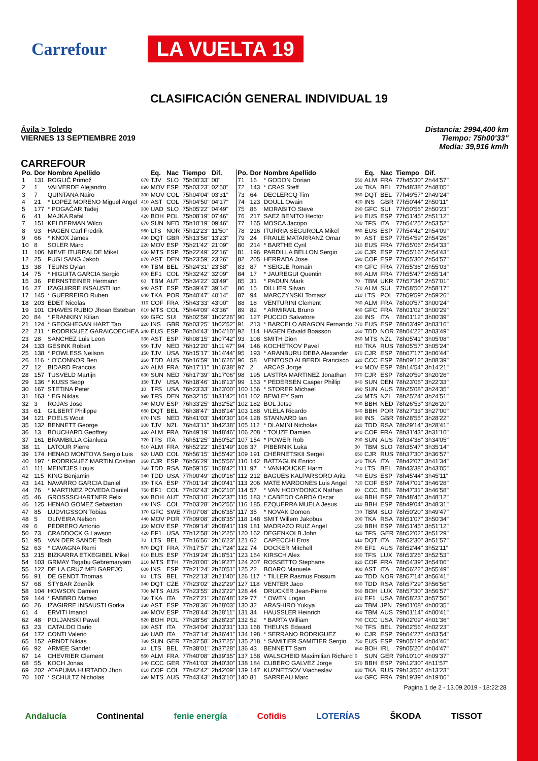Carrefour
LA VUELTA 19
CLASIFICACIÓN GENERAL INDIVIDUAL 19
Ávila > Toledo
VIERNES 13 SEPTIEMBRE 2019
Distancia: 2994,400 km
Tiempo: 75h00'33"
Media: 39,916 km/h
CARREFOUR
| Po. | Dor | Nombre Apellido | | Eq. | Nac | Tiempo | Dif. |
| --- | --- | --- | --- | --- | --- | --- | --- |
| 1 | 131 | ROGLIČ Primož | 670 | TJV | SLO | 75h00'33" | 00" |
| 2 | 1 | VALVERDE Alejandro | 890 | MOV | ESP | 75h03'23" | 02'50" |
| 3 | 7 | QUINTANA Nairo | 300 | MOV | COL | 75h04'04" | 03'31" |
| 4 | 21 | * LOPEZ MORENO Miguel Angel | 410 | AST | COL | 75h04'50" | 04'17" |
| 5 | 177 | * POGAČAR Tadej | 300 | UAD | SLO | 75h05'22" | 04'49" |
| 6 | 41 | MAJKA Rafal | 420 | BOH | POL | 75h08'19" | 07'46" |
| 7 | 151 | KELDERMAN Wilco | 670 | SUN | NED | 75h10'19" | 09'46" |
| 8 | 93 | HAGEN Carl Fredrik | 960 | LTS | NOR | 75h12'23" | 11'50" |
| 9 | 66 | * KNOX James | 490 | DQT | GBR | 75h13'56" | 13'23" |
| 10 | 8 | SOLER Marc | 220 | MOV | ESP | 75h21'42" | 21'09" |
| 11 | 106 | NIEVE ITURRALDE Mikel | 650 | MTS | ESP | 75h22'49" | 22'16" |
| 12 | 25 | FUGLSANG Jakob | 870 | AST | DEN | 75h23'59" | 23'26" |
| 13 | 38 | TEUNS Dylan | 690 | TBM | BEL | 75h24'31" | 23'58" |
| 14 | 75 | * HIGUITA GARCIA Sergio | 800 | EF1 | COL | 75h32'42" | 32'09" |
| 15 | 36 | PERNSTEINER Hermann | 60 | TBM | AUT | 75h34'22" | 33'49" |
| 16 | 27 | IZAGUIRRE INSAUSTI Ion | 940 | AST | ESP | 75h39'47" | 39'14" |
| 17 | 145 | * GUERREIRO Ruben | 640 | TKA | POR | 75h40'47" | 40'14" |
| 18 | 203 | EDET Nicolas | 110 | COF | FRA | 75h43'33" | 43'00" |
| 19 | 101 | CHAVES RUBIO Jhoan Esteban | 810 | MTS | COL | 75h44'09" | 43'36" |
| 20 | 84 | * FRANKINY Kilian | 950 | GFC | SUI | 76h02'59" | 1h02'26" |
| 21 | 124 | * GEOGHEGAN HART Tao | 220 | INS | GBR | 76h03'25" | 1h02'52" |
| 22 | 211 | * RODRIGUEZ GARAICOECHEA | 240 | EUS | ESP | 76h04'43" | 1h04'10" |
| 23 | 28 | SANCHEZ Luis Leon | 330 | AST | ESP | 76h08'15" | 1h07'42" |
| 24 | 133 | GESINK Robert | 950 | TJV | NED | 76h12'20" | 1h11'47" |
| 25 | 138 | * POWLESS Neilson | 150 | TJV | USA | 76h15'17" | 1h14'44" |
| 26 | 116 | * O'CONNOR Ben | 260 | TDD | AUS | 76h16'59" | 1h16'26" |
| 27 | 12 | BIDARD Francois | 270 | ALM | FRA | 76h17'11" | 1h16'38" |
| 28 | 157 | TUSVELD Martijn | 630 | SUN | NED | 76h17'39" | 1h17'06" |
| 29 | 136 | * KUSS Sepp | 150 | TJV | USA | 76h18'46" | 1h18'13" |
| 30 | 167 | STETINA Peter | 10 | TFS | USA | 76h23'33" | 1h23'00" |
| 31 | 163 | * EG Niklas | 990 | TFS | DEN | 76h32'15" | 1h31'42" |
| 32 | 3 | ROJAS Jose | 340 | MOV | ESP | 76h33'25" | 1h32'52" |
| 33 | 61 | GILBERT Philippe | 650 | DQT | BEL | 76h38'47" | 1h38'14" |
| 34 | 121 | POELS Wout | 870 | INS | NED | 76h41'03" | 1h40'30" |
| 35 | 132 | BENNETT George | 300 | TJV | NZL | 76h43'11" | 1h42'38" |
| 36 | 13 | BOUCHARD Geoffrey | 220 | ALM | FRA | 76h49'19" | 1h48'46" |
| 37 | 161 | BRAMBILLA Gianluca | 720 | TFS | ITA | 76h51'25" | 1h50'52" |
| 38 | 11 | LATOUR Pierre | 510 | ALM | FRA | 76h52'22" | 1h51'49" |
| 39 | 174 | HENAO MONTOYA Sergio Luis | 920 | UAD | COL | 76h56'15" | 1h55'42" |
| 40 | 197 | * RODRIGUEZ MARTIN Cristian | 360 | CJR | ESP | 76h56'29" | 1h55'56" |
| 41 | 111 | MEINTJES Louis | 760 | TDD | RSA | 76h59'15" | 1h58'42" |
| 42 | 115 | KING Benjamin | 240 | TDD | USA | 77h00'49" | 2h00'16" |
| 43 | 141 | NAVARRO GARCIA Daniel | 150 | TKA | ESP | 77h01'14" | 2h00'41" |
| 44 | 76 | * MARTINEZ POVEDA Daniel | 750 | EF1 | COL | 77h02'43" | 2h02'10" |
| 45 | 46 | GROSSSCHARTNER Felix | 900 | BOH | AUT | 77h03'10" | 2h02'37" |
| 46 | 125 | HENAO GOMEZ Sebastian | 440 | INS | COL | 77h03'28" | 2h02'55" |
| 47 | 85 | LUDVIGSSON Tobias | 170 | GFC | SWE | 77h07'08" | 2h06'35" |
| 48 | 5 | OLIVEIRA Nelson | 440 | MOV | POR | 77h09'08" | 2h08'35" |
| 49 | 6 | PEDRERO Antonio | 150 | MOV | ESP | 77h09'14" | 2h08'41" |
| 50 | 73 | CRADDOCK G Lawson | 420 | EF1 | USA | 77h12'58" | 2h12'25" |
| 51 | 95 | VAN DER SANDE Tosh | 70 | LTS | BEL | 77h16'56" | 2h16'23" |
| 52 | 63 | * CAVAGNA Remi | 570 | DQT | FRA | 77h17'57" | 2h17'24" |
| 53 | 215 | BIZKARRA ETXEGIBEL Mikel | 810 | EUS | ESP | 77h19'24" | 2h18'51" |
| 54 | 103 | GRMAY Tsgabu Gebremaryam | 210 | MTS | ETH | 77h20'00" | 2h19'27" |
| 55 | 122 | DE LA CRUZ MELGAREJO | 600 | INS | ESP | 77h21'24" | 2h20'51" |
| 56 | 91 | DE GENDT Thomas | 80 | LTS | BEL | 77h22'13" | 2h21'40" |
| 57 | 68 | ŠTYBAR Zdeněk | 340 | DQT | CZE | 77h23'02" | 2h22'29" |
| 58 | 104 | HOWSON Damien | 700 | MTS | AUS | 77h23'55" | 2h23'22" |
| 59 | 144 | * FABBRO Matteo | 730 | TKA | ITA | 77h27'21" | 2h26'48" |
| 60 | 26 | IZAGIRRE INSAUSTI Gorka | 330 | AST | ESP | 77h28'36" | 2h28'03" |
| 61 | 4 | ERVITI Imanol | 390 | MOV | ESP | 77h28'44" | 2h28'11" |
| 62 | 48 | POLJANSKI Pawel | 520 | BOH | POL | 77h28'56" | 2h28'23" |
| 63 | 23 | CATALDO Dario | 380 | AST | ITA | 77h34'04" | 2h33'31" |
| 64 | 172 | CONTI Valerio | 190 | UAD | ITA | 77h37'14" | 2h36'41" |
| 65 | 152 | ARNDT Nikias | 780 | SUN | GER | 77h37'58" | 2h37'25" |
| 66 | 92 | ARMEE Sander | 20 | LTS | BEL | 77h38'01" | 2h37'28" |
| 67 | 14 | CHEVRIER Clement | 560 | ALM | FRA | 77h40'08" | 2h39'35" |
| 68 | 55 | KOCH Jonas | 340 | CCC | GER | 77h41'03" | 2h40'30" |
| 69 | 202 | ATAPUMA HURTADO Jhon | 810 | COF | COL | 77h42'42" | 2h42'09" |
| 70 | 107 | * SCHULTZ Nicholas | 390 | MTS | AUS | 77h43'43" | 2h43'10" |
| Po. | Dor | Nombre Apellido | | Eq. | Nac | Tiempo | Dif. |
| --- | --- | --- | --- | --- | --- | --- | --- |
| 71 | 16 | * GODON Dorian | 550 | ALM | FRA | 77h45'30" | 2h44'57" |
| 72 | 143 | * CRAS Steff | 100 | TKA | BEL | 77h48'38" | 2h48'05" |
| 73 | 64 | DECLERCQ Tim | 350 | DQT | BEL | 77h49'57" | 2h49'24" |
| 74 | 123 | DOULL Owain | 420 | INS | GBR | 77h50'44" | 2h50'11" |
| 75 | 86 | MORABITO Steve | 290 | GFC | SUI | 77h50'56" | 2h50'23" |
| 76 | 217 | SAEZ BENITO Hector | 940 | EUS | ESP | 77h51'45" | 2h51'12" |
| 77 | 165 | MOSCA Jacopo | 780 | TFS | ITA | 77h54'25" | 2h53'52" |
| 78 | 216 | ITURRIA SEGUROLA Mikel | 850 | EUS | ESP | 77h54'42" | 2h54'09" |
| 79 | 24 | FRAILE MATARRANZ Omar | 30 | AST | ESP | 77h54'59" | 2h54'26" |
| 80 | 214 | * BARTHE Cyril | 310 | EUS | FRA | 77h55'06" | 2h54'33" |
| 81 | 196 | PARDILLA BELLON Sergio | 130 | CJR | ESP | 77h55'16" | 2h54'43" |
| 82 | 205 | HERRADA Jose | 590 | COF | ESP | 77h55'30" | 2h54'57" |
| 83 | 87 | * SEIGLE Romain | 420 | GFC | FRA | 77h55'36" | 2h55'03" |
| 84 | 17 | * JAUREGUI Quentin | 880 | ALM | FRA | 77h55'47" | 2h55'14" |
| 85 | 31 | * PADUN Mark | 70 | TBM | UKR | 77h57'34" | 2h57'01" |
| 86 | 15 | DILLIER Silvan | 770 | ALM | SUI | 77h58'50" | 2h58'17" |
| 87 | 94 | MARCZYNSKI Tomasz | 210 | LTS | POL | 77h59'59" | 2h59'26" |
| 88 | 18 | VENTURINI Clement | 760 | ALM | FRA | 78h00'57" | 3h00'24" |
| 89 | 82 | * ARMIRAIL Bruno | 480 | GFC | FRA | 78h01'02" | 3h00'29" |
| 90 | 127 | PUCCIO Salvatore | 230 | INS | ITA | 78h01'12" | 3h00'39" |
| 91 | 213 | * BARCELO ARAGON Fernando | 770 | EUS | ESP | 78h03'49" | 3h03'16" |
| 92 | 114 | HAGEN Edvald Boasson | 160 | TDD | NOR | 78h04'22" | 3h03'49" |
| 93 | 108 | SMITH Dion | 260 | MTS | NZL | 78h05'41" | 3h05'08" |
| 94 | 146 | KOCHETKOV Pavel | 810 | TKA | RUS | 78h05'57" | 3h05'24" |
| 95 | 193 | * ARANBURU DEBA Alexander | 670 | CJR | ESP | 78h07'17" | 3h06'44" |
| 96 | 58 | VENTOSO ALBERDI Francisco | 320 | CCC | ESP | 78h09'12" | 3h08'39" |
| 97 | 2 | ARCAS Jorge | 440 | MOV | ESP | 78h14'54" | 3h14'21" |
| 98 | 195 | LASTRA MARTINEZ Jonathan | 370 | CJR | ESP | 78h20'59" | 3h20'26" |
| 99 | 153 | * PEDERSEN Casper Phillip | 840 | SUN | DEN | 78h23'06" | 3h22'33" |
| 100 | 156 | * STORER Michael | 990 | SUN | AUS | 78h25'08" | 3h24'35" |
| 101 | 102 | BEWLEY Sam | 150 | MTS | NZL | 78h25'24" | 3h24'51" |
| 102 | 182 | BOL Jetse | 590 | BBH | NED | 78h26'53" | 3h26'20" |
| 103 | 188 | VILELA Ricardo | 940 | BBH | POR | 78h27'33" | 3h27'00" |
| 104 | 128 | STANNARD Ian | 980 | INS | GBR | 78h28'55" | 3h28'22" |
| 105 | 112 | * DLAMINI Nicholas | 820 | TDD | RSA | 78h29'14" | 3h28'41" |
| 106 | 208 | * TOUZE Damien | 940 | COF | FRA | 78h31'43" | 3h31'10" |
| 107 | 154 | * POWER Rob | 290 | SUN | AUS | 78h34'38" | 3h34'05" |
| 108 | 37 | PIBERNIK Luka | 30 | TBM | SLO | 78h35'47" | 3h35'14" |
| 109 | 191 | CHERNETSKII Sergei | 650 | CJR | RUS | 78h37'30" | 3h36'57" |
| 110 | 142 | BATTAGLIN Enrico | 240 | TKA | ITA | 78h42'07" | 3h41'34" |
| 111 | 97 | * VANHOUCKE Harm | 740 | LTS | BEL | 78h43'38" | 3h43'05" |
| 112 | 212 | BAGUES KALPARSORO Aritz | 740 | EUS | ESP | 78h45'44" | 3h45'11" |
| 113 | 206 | MATE MARDONES Luis Angel | 720 | COF | ESP | 78h47'01" | 3h46'28" |
| 114 | 57 | * VAN HOOYDONCK Nathan | 80 | CCC | BEL | 78h47'31" | 3h46'58" |
| 115 | 183 | * CABEDO CARDA Oscar | 660 | BBH | ESP | 78h48'45" | 3h48'12" |
| 116 | 185 | EZQUERRA MUELA Jesus | 210 | BBH | ESP | 78h49'04" | 3h48'31" |
| 117 | 35 | * NOVAK Domen | 110 | TBM | SLO | 78h50'20" | 3h49'47" |
| 118 | 148 | SMIT Willem Jakobus | 200 | TKA | RSA | 78h51'07" | 3h50'34" |
| 119 | 181 | MADRAZO RUIZ Angel | 150 | BBH | ESP | 78h51'45" | 3h51'12" |
| 120 | 162 | DEGENKOLB John | 420 | TFS | GER | 78h52'02" | 3h51'29" |
| 121 | 62 | CAPECCHI Eros | 610 | DQT | ITA | 78h52'30" | 3h51'57" |
| 122 | 74 | DOCKER Mitchell | 290 | EF1 | AUS | 78h52'44" | 3h52'11" |
| 123 | 164 | KIRSCH Alex | 830 | TFS | LUX | 78h53'26" | 3h52'53" |
| 124 | 207 | ROSSETTO Stephane | 820 | COF | FRA | 78h54'39" | 3h54'06" |
| 125 | 22 | BOARO Manuele | 400 | AST | ITA | 78h56'22" | 3h55'49" |
| 126 | 117 | * TILLER Rasmus Fossum | 320 | TDD | NOR | 78h57'14" | 3h56'41" |
| 127 | 118 | VENTER Jaco | 630 | TDD | RSA | 78h57'29" | 3h56'56" |
| 128 | 44 | DRUCKER Jean-Pierre | 560 | BOH | LUX | 78h57'30" | 3h56'57" |
| 129 | 77 | * OWEN Logan | 870 | EF1 | USA | 78h58'23" | 3h57'50" |
| 130 | 32 | ARASHIRO Yukiya | 220 | TBM | JPN | 79h01'08" | 4h00'35" |
| 131 | 34 | HAUSSLER Heinrich | 450 | TBM | AUS | 79h01'14" | 4h00'41" |
| 132 | 52 | * BARTA William | 790 | CCC | USA | 79h02'09" | 4h01'36" |
| 133 | 168 | THEUNS Edward | 760 | TFS | BEL | 79h02'56" | 4h02'23" |
| 134 | 198 | * SERRANO RODRIGUEZ | 40 | CJR | ESP | 79h04'27" | 4h03'54" |
| 135 | 218 | * SAMITIER SAMITIER Sergio | 750 | EUS | ESP | 79h05'19" | 4h04'46" |
| 136 | 43 | BENNETT Sam | 860 | BOH | IRL | 79h05'20" | 4h04'47" |
| 137 | 158 | WALSCHEID Maximilian Richard | 0 | SUN | GER | 79h10'10" | 4h09'37" |
| 138 | 184 | CUBERO GALVEZ Jorge | 570 | BBH | ESP | 79h12'30" | 4h11'57" |
| 139 | 147 | KUZNETSOV Viacheslav | 830 | TKA | RUS | 79h13'56" | 4h13'23" |
| 140 | 81 | SARREAU Marc | 660 | GFC | FRA | 79h19'39" | 4h19'06" |
Pagina 1 de 2 - 13.09.2019 - 18:22:28
Andalucía Continental fenie energía Cofidis LOTERÍAS ŠKODA TISSOT